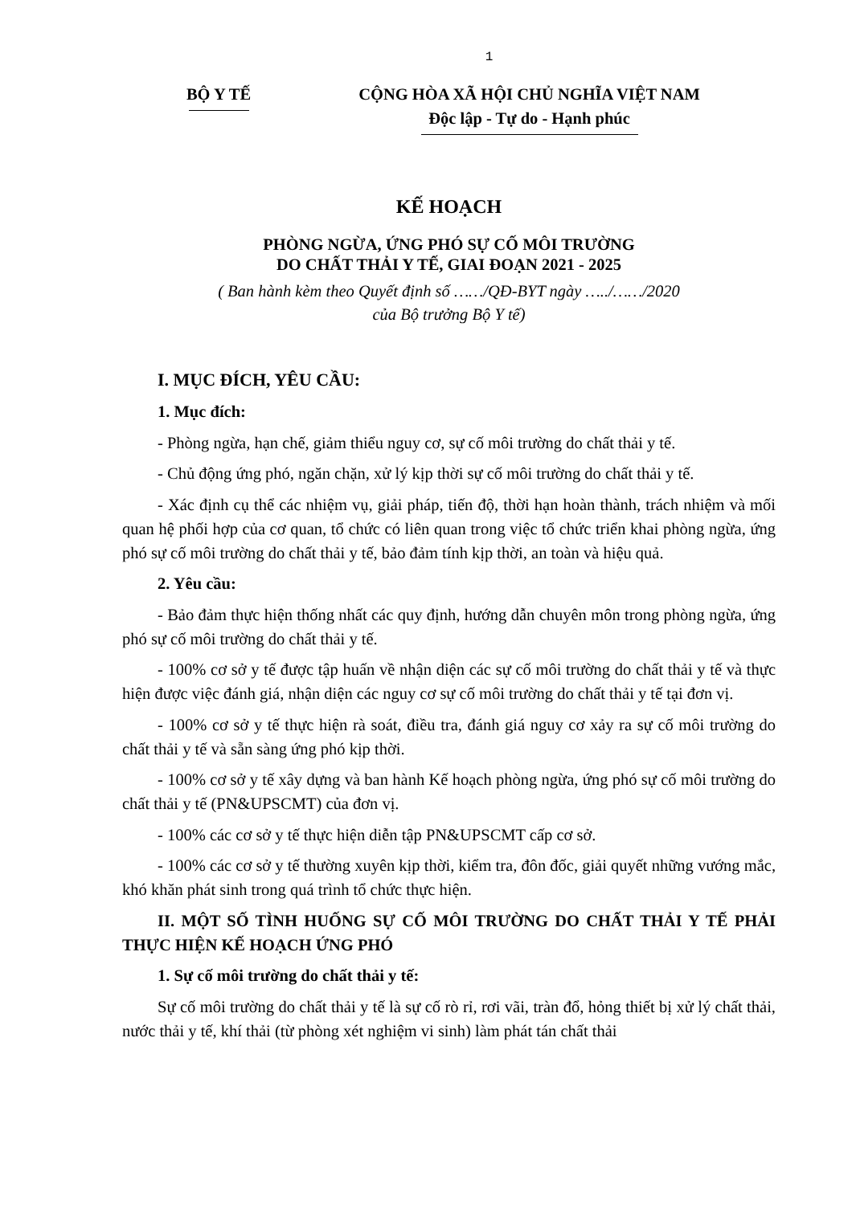1
BỘ Y TẾ CỘNG HÒA XÃ HỘI CHỦ NGHĨA VIỆT NAM
Độc lập - Tự do - Hạnh phúc
KẾ HOẠCH
PHÒNG NGỪA, ỨNG PHÓ SỰ CỐ MÔI TRƯỜNG
DO CHẤT THẢI Y TẾ, GIAI ĐOẠN 2021 - 2025
( Ban hành kèm theo Quyết định số ……/QĐ-BYT ngày …../……/2020
của Bộ trưởng Bộ Y tế)
I. MỤC ĐÍCH, YÊU CẦU:
1. Mục đích:
- Phòng ngừa, hạn chế, giảm thiểu nguy cơ, sự cố môi trường do chất thải y tế.
- Chủ động ứng phó, ngăn chặn, xử lý kịp thời sự cố môi trường do chất thải y tế.
- Xác định cụ thể các nhiệm vụ, giải pháp, tiến độ, thời hạn hoàn thành, trách nhiệm và mối quan hệ phối hợp của cơ quan, tổ chức có liên quan trong việc tổ chức triển khai phòng ngừa, ứng phó sự cố môi trường do chất thải y tế, bảo đảm tính kịp thời, an toàn và hiệu quả.
2. Yêu cầu:
- Bảo đảm thực hiện thống nhất các quy định, hướng dẫn chuyên môn trong phòng ngừa, ứng phó sự cố môi trường do chất thải y tế.
- 100% cơ sở y tế được tập huấn về nhận diện các sự cố môi trường do chất thải y tế và thực hiện được việc đánh giá, nhận diện các nguy cơ sự cố môi trường do chất thải y tế tại đơn vị.
- 100% cơ sở y tế thực hiện rà soát, điều tra, đánh giá nguy cơ xảy ra sự cố môi trường do chất thải y tế và sẵn sàng ứng phó kịp thời.
- 100% cơ sở y tế xây dựng và ban hành Kế hoạch phòng ngừa, ứng phó sự cố môi trường do chất thải y tế (PN&UPSCMT) của đơn vị.
- 100% các cơ sở y tế thực hiện diễn tập PN&UPSCMT cấp cơ sở.
- 100% các cơ sở y tế thường xuyên kịp thời, kiểm tra, đôn đốc, giải quyết những vướng mắc, khó khăn phát sinh trong quá trình tổ chức thực hiện.
II. MỘT SỐ TÌNH HUỐNG SỰ CỐ MÔI TRƯỜNG DO CHẤT THẢI Y TẾ PHẢI THỰC HIỆN KẾ HOẠCH ỨNG PHÓ
1. Sự cố môi trường do chất thải y tế:
Sự cố môi trường do chất thải y tế là sự cố rò rỉ, rơi vãi, tràn đổ, hỏng thiết bị xử lý chất thải, nước thải y tế, khí thải (từ phòng xét nghiệm vi sinh) làm phát tán chất thải